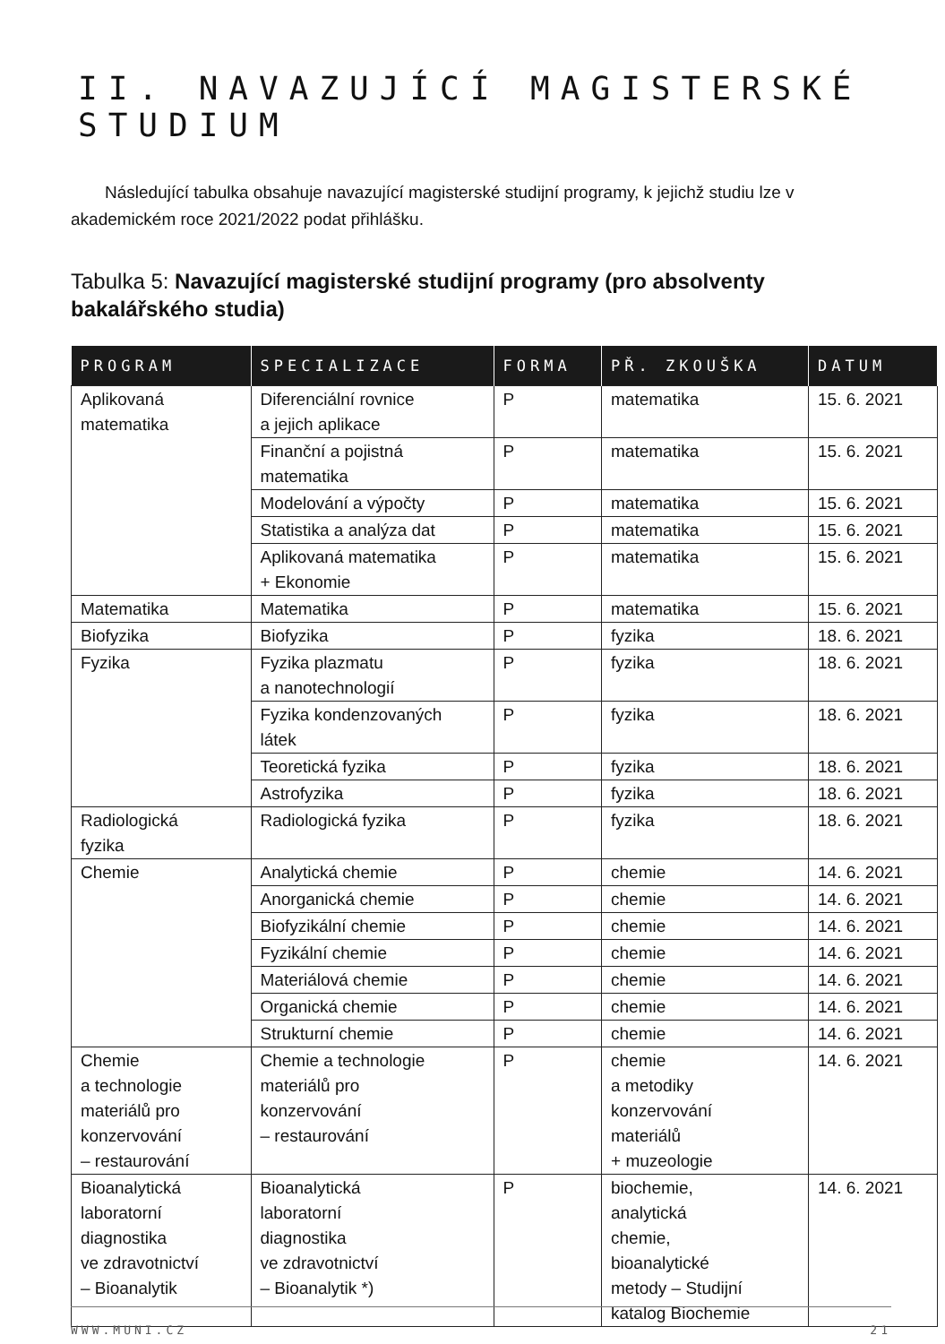II. NAVAZUJÍCÍ MAGISTERSKÉ STUDIUM
Následující tabulka obsahuje navazující magisterské studijní programy, k jejichž studiu lze v akademickém roce 2021/2022 podat přihlášku.
Tabulka 5: Navazující magisterské studijní programy (pro absolventy bakalářského studia)
| PROGRAM | SPECIALIZACE | FORMA | PŘ. ZKOUŠKA | DATUM |
| --- | --- | --- | --- | --- |
| Aplikovaná matematika | Diferenciální rovnice a jejich aplikace | P | matematika | 15. 6. 2021 |
| | Finanční a pojistná matematika | P | matematika | 15. 6. 2021 |
| | Modelování a výpočty | P | matematika | 15. 6. 2021 |
| | Statistika a analýza dat | P | matematika | 15. 6. 2021 |
| | Aplikovaná matematika + Ekonomie | P | matematika | 15. 6. 2021 |
| Matematika | Matematika | P | matematika | 15. 6. 2021 |
| Biofyzika | Biofyzika | P | fyzika | 18. 6. 2021 |
| Fyzika | Fyzika plazmatu a nanotechnologií | P | fyzika | 18. 6. 2021 |
| | Fyzika kondenzovaných látek | P | fyzika | 18. 6. 2021 |
| | Teoretická fyzika | P | fyzika | 18. 6. 2021 |
| | Astrofyzika | P | fyzika | 18. 6. 2021 |
| Radiologická fyzika | Radiologická fyzika | P | fyzika | 18. 6. 2021 |
| Chemie | Analytická chemie | P | chemie | 14. 6. 2021 |
| | Anorganická chemie | P | chemie | 14. 6. 2021 |
| | Biofyzikální chemie | P | chemie | 14. 6. 2021 |
| | Fyzikální chemie | P | chemie | 14. 6. 2021 |
| | Materiálová chemie | P | chemie | 14. 6. 2021 |
| | Organická chemie | P | chemie | 14. 6. 2021 |
| | Strukturní chemie | P | chemie | 14. 6. 2021 |
| Chemie a technologie materiálů pro konzervování – restaurování | Chemie a technologie materiálů pro konzervování – restaurování | P | chemie a metodiky konzervování materiálů + muzeologie | 14. 6. 2021 |
| Bioanalytická laboratorní diagnostika ve zdravotnictví – Bioanalytik | Bioanalytická laboratorní diagnostika ve zdravotnictví – Bioanalytik *) | P | biochemie, analytická chemie, bioanalytické metody – Studijní katalog Biochemie | 14. 6. 2021 |
WWW.MUNI.CZ 21